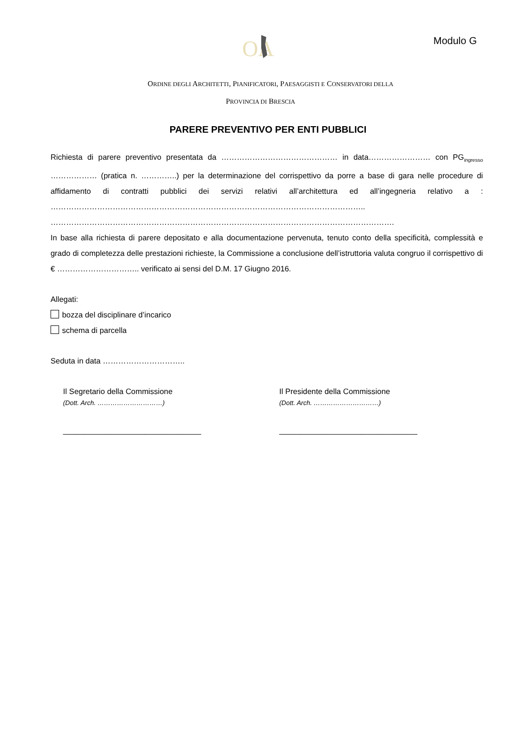OA
Modulo G
ORDINE DEGLI ARCHITETTI, PIANIFICATORI, PAESAGGISTI E CONSERVATORI DELLA
PROVINCIA DI BRESCIA
PARERE PREVENTIVO PER ENTI PUBBLICI
Richiesta di parere preventivo presentata da ……………………………………… in data…………………… con PG<sub>ingresso</sub> ……………… (pratica n. …………..) per la determinazione del corrispettivo da porre a base di gara nelle procedure di affidamento di contratti pubblici dei servizi relativi all’architettura ed all’ingegneria relativo a : …………………………………………………………………………………………………………..
…………………………………………………………………………………………………………………….
In base alla richiesta di parere depositato e alla documentazione pervenuta, tenuto conto della specificità, complessità e grado di completezza delle prestazioni richieste, la Commissione a conclusione dell’istruttoria valuta congruo il corrispettivo di € ………………………….. verificato ai sensi del D.M. 17 Giugno 2016.
Allegati:
bozza del disciplinare d’incarico
schema di parcella
Seduta in data …………………………..
Il Segretario della Commissione
(Dott. Arch. …………………………)
________________________________
Il Presidente della Commissione
(Dott. Arch. …………………………)
________________________________